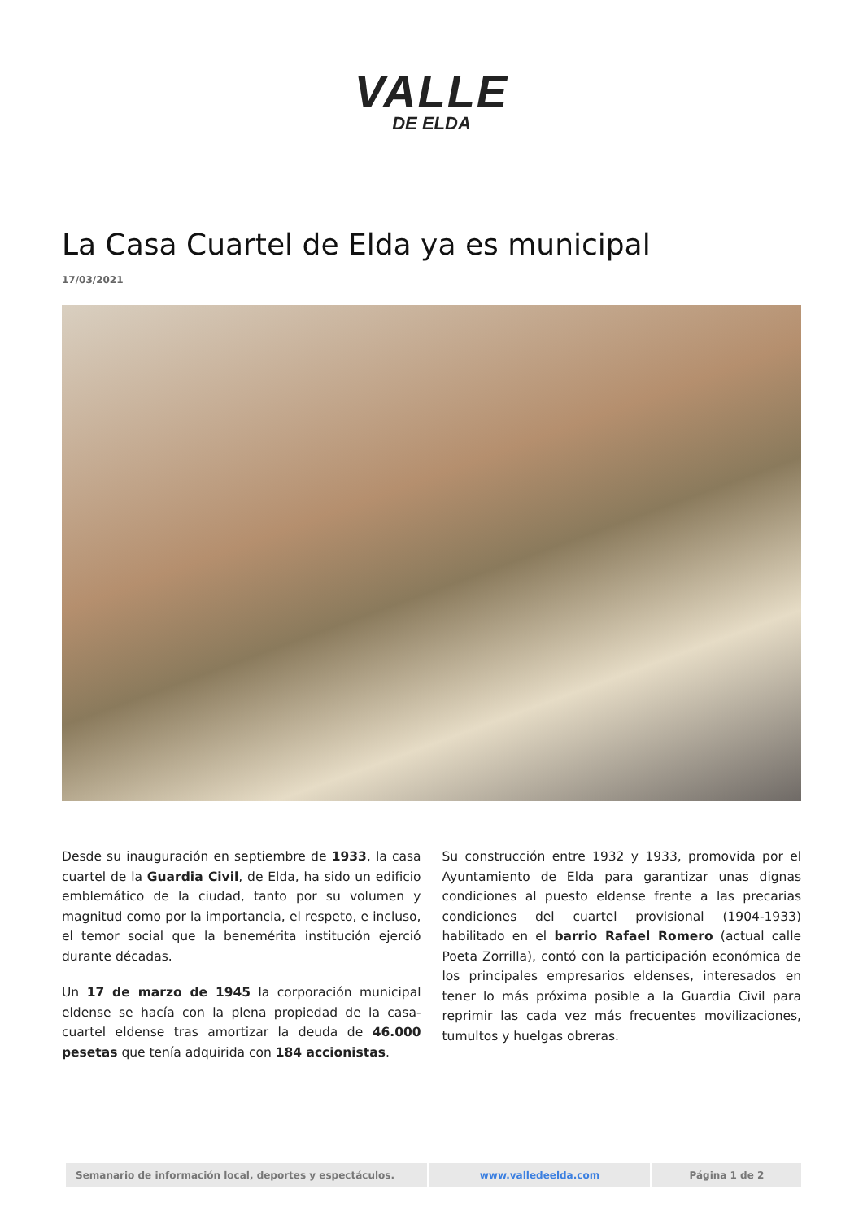VALLE
DE ELDA
La Casa Cuartel de Elda ya es municipal
17/03/2021
Desde su inauguración en septiembre de 1933, la casa cuartel de la Guardia Civil, de Elda, ha sido un edificio emblemático de la ciudad, tanto por su volumen y magnitud como por la importancia, el respeto, e incluso, el temor social que la benemérita institución ejerció durante décadas.
Un 17 de marzo de 1945 la corporación municipal eldense se hacía con la plena propiedad de la casa-cuartel eldense tras amortizar la deuda de 46.000 pesetas que tenía adquirida con 184 accionistas.
Su construcción entre 1932 y 1933, promovida por el Ayuntamiento de Elda para garantizar unas dignas condiciones al puesto eldense frente a las precarias condiciones del cuartel provisional (1904-1933) habilitado en el barrio Rafael Romero (actual calle Poeta Zorrilla), contó con la participación económica de los principales empresarios eldenses, interesados en tener lo más próxima posible a la Guardia Civil para reprimir las cada vez más frecuentes movilizaciones, tumultos y huelgas obreras.
| Semanario de información local, deportes y espectáculos. | www.valledeelda.com | Página 1 de 2 |